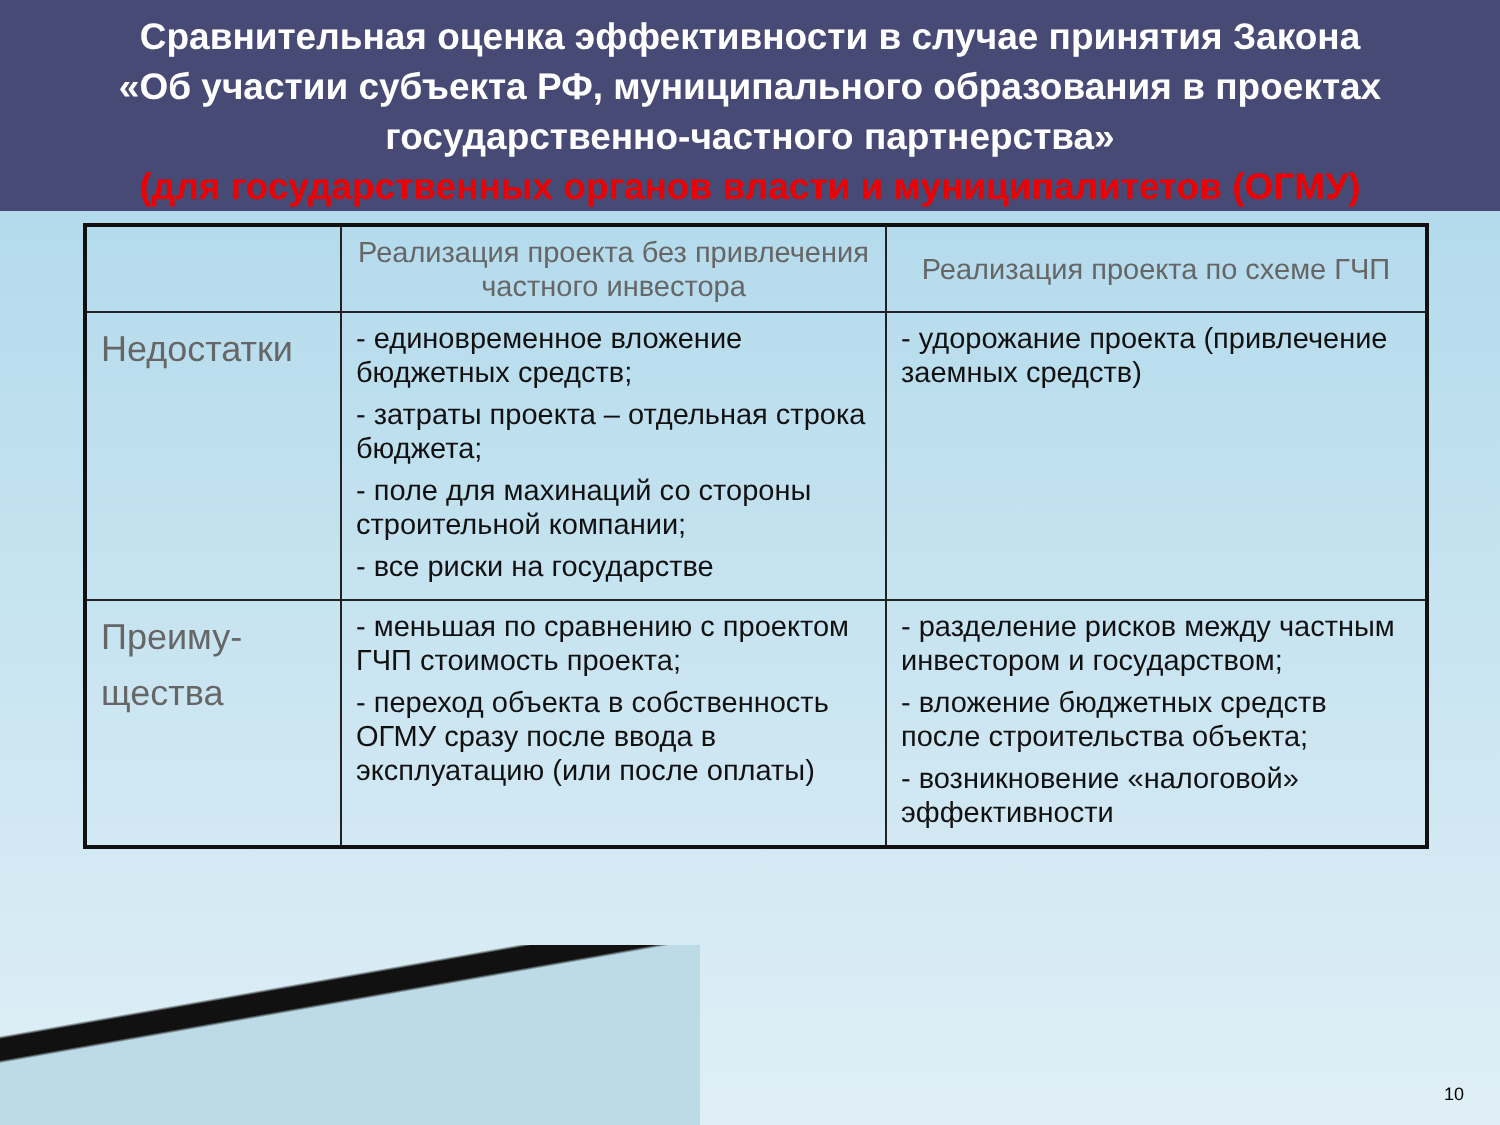Сравнительная оценка эффективности в случае принятия Закона
«Об участии субъекта РФ, муниципального образования в проектах государственно-частного партнерства»
(для государственных органов власти и муниципалитетов (ОГМУ)
| | Реализация проекта без привлечения частного инвестора | Реализация проекта по схеме ГЧП |
| --- | --- | --- |
| Недостатки | - единовременное вложение бюджетных средств; - затраты проекта – отдельная строка бюджета; - поле для махинаций со стороны строительной компании; - все риски на государстве | - удорожание проекта (привлечение заемных средств) |
| Преиму- щества | - меньшая по сравнению с проектом ГЧП стоимость проекта; - переход объекта в собственность ОГМУ сразу после ввода в эксплуатацию (или после оплаты) | - разделение рисков между частным инвестором и государством; - вложение бюджетных средств после строительства объекта; - возникновение «налоговой» эффективности |
10